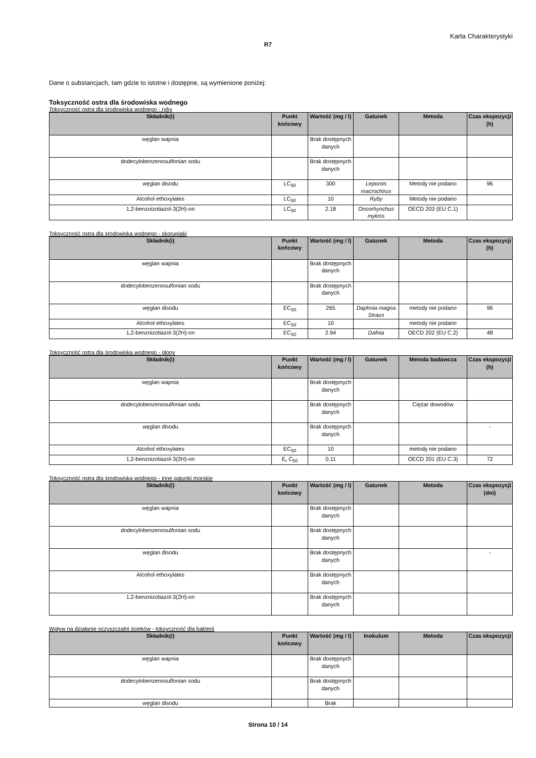Karta Charakterystyki
R7
Dane o substancjach, tam gdzie to istotne i dostępne, są wymienione poniżej:
Toksyczność ostra dla środowiska wodnego
Toksyczność ostra dla środowiska wodnego - ryby
| Składnik(i) | Punkt końcowy | Wartość (mg / l) | Gatunek | Metoda | Czas ekspozycji (h) |
| --- | --- | --- | --- | --- | --- |
| węglan wapnia | | Brak dostępnych danych | | | |
| dodecylobenzenosulfonian sodu | | Brak dostępnych danych | | | |
| węglan disodu | LC<sub>50</sub> | 300 | Lepomis macrochirus | Metody nie podano | 96 |
| Alcohol ethoxylates | LC<sub>50</sub> | 10 | Ryby | Metody nie podano | |
| 1,2-benzoizotiazol-3(2H)-on | LC<sub>50</sub> | 2.18 | Oncorhynchus mykiss | OECD 203 (EU C.1) | |
Toksyczność ostra dla środowiska wodnego - skorupiaki
| Składnik(i) | Punkt końcowy | Wartość (mg / l) | Gatunek | Metoda | Czas ekspozycji (h) |
| --- | --- | --- | --- | --- | --- |
| węglan wapnia | | Brak dostępnych danych | | | |
| dodecylobenzenosulfonian sodu | | Brak dostępnych danych | | | |
| węglan disodu | EC<sub>50</sub> | 265 | Daphnia magna Straus | metody nie podano | 96 |
| Alcohol ethoxylates | EC<sub>50</sub> | 10 | | metody nie podano | |
| 1,2-benzoizotiazol-3(2H)-on | EC<sub>50</sub> | 2.94 | Dafnia | OECD 202 (EU C.2) | 48 |
Toksyczność ostra dla środowiska wodnego - glony
| Składnik(i) | Punkt końcowy | Wartość (mg / l) | Gatunek | Metoda badawcza | Czas ekspozycji (h) |
| --- | --- | --- | --- | --- | --- |
| węglan wapnia | | Brak dostępnych danych | | | |
| dodecylobenzenosulfonian sodu | | Brak dostępnych danych | | Ciężar dowodów | |
| węglan disodu | | Brak dostępnych danych | | | - |
| Alcohol ethoxylates | EC<sub>50</sub> | 10 | | metody nie podano | |
| 1,2-benzoizotiazol-3(2H)-on | E<sub>r</sub> C<sub>50</sub> | 0.11 | | OECD 201 (EU C.3) | 72 |
Toksyczność ostra dla środowiska wodnego - inne gatunki morskie
| Składnik(i) | Punkt końcowy | Wartość (mg / l) | Gatunek | Metoda | Czas ekspozycji (dni) |
| --- | --- | --- | --- | --- | --- |
| węglan wapnia | | Brak dostępnych danych | | | |
| dodecylobenzenosulfonian sodu | | Brak dostępnych danych | | | |
| węglan disodu | | Brak dostępnych danych | | | - |
| Alcohol ethoxylates | | Brak dostępnych danych | | | |
| 1,2-benzoizotiazol-3(2H)-on | | Brak dostępnych danych | | | |
Wpływ na działanie oczyszczalni ścieków - toksyczność dla bakterii
| Składnik(i) | Punkt końcowy | Wartość (mg / l) | Inokulum | Metoda | Czas ekspozycji |
| --- | --- | --- | --- | --- | --- |
| węglan wapnia | | Brak dostępnych danych | | | |
| dodecylobenzenosulfonian sodu | | Brak dostępnych danych | | | |
| węglan disodu | | Brak | | | |
Strona 10 / 14